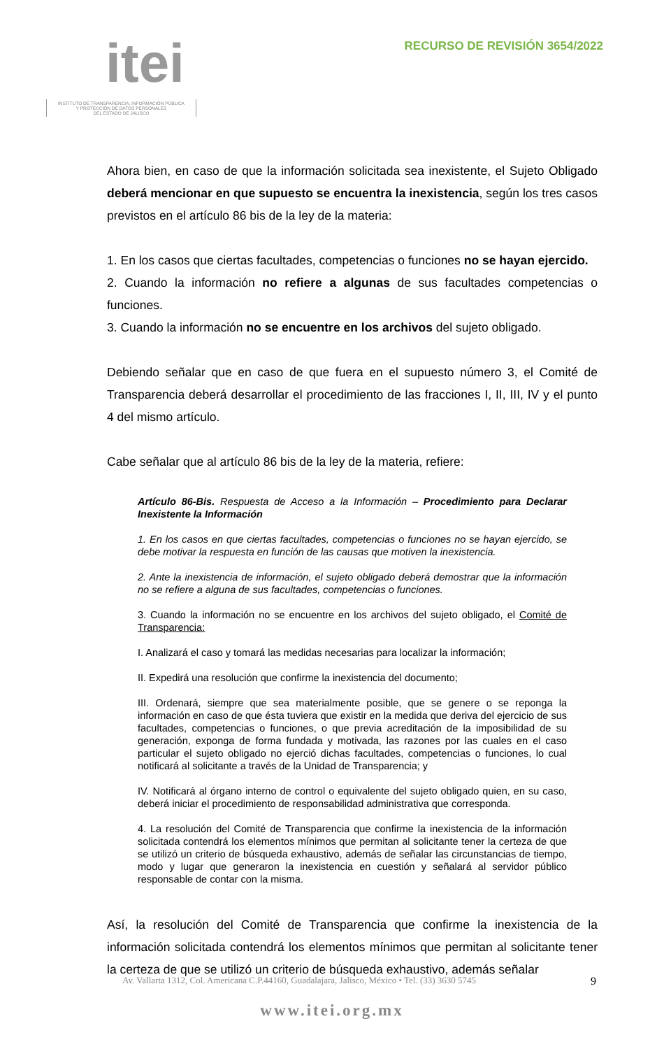itei
INSTITUTO DE TRANSPARENCIA, INFORMACIÓN PÚBLICA
Y PROTECCIÓN DE DATOS PERSONALES
DEL ESTADO DE JALISCO
RECURSO DE REVISIÓN 3654/2022
Ahora bien, en caso de que la información solicitada sea inexistente, el Sujeto Obligado deberá mencionar en que supuesto se encuentra la inexistencia, según los tres casos previstos en el artículo 86 bis de la ley de la materia:
1. En los casos que ciertas facultades, competencias o funciones no se hayan ejercido.
2. Cuando la información no refiere a algunas de sus facultades competencias o funciones.
3. Cuando la información no se encuentre en los archivos del sujeto obligado.
Debiendo señalar que en caso de que fuera en el supuesto número 3, el Comité de Transparencia deberá desarrollar el procedimiento de las fracciones I, II, III, IV y el punto 4 del mismo artículo.
Cabe señalar que al artículo 86 bis de la ley de la materia, refiere:
Artículo 86-Bis. Respuesta de Acceso a la Información – Procedimiento para Declarar Inexistente la Información
1. En los casos en que ciertas facultades, competencias o funciones no se hayan ejercido, se debe motivar la respuesta en función de las causas que motiven la inexistencia.
2. Ante la inexistencia de información, el sujeto obligado deberá demostrar que la información no se refiere a alguna de sus facultades, competencias o funciones.
3. Cuando la información no se encuentre en los archivos del sujeto obligado, el Comité de Transparencia:
I. Analizará el caso y tomará las medidas necesarias para localizar la información;
II. Expedirá una resolución que confirme la inexistencia del documento;
III. Ordenará, siempre que sea materialmente posible, que se genere o se reponga la información en caso de que ésta tuviera que existir en la medida que deriva del ejercicio de sus facultades, competencias o funciones, o que previa acreditación de la imposibilidad de su generación, exponga de forma fundada y motivada, las razones por las cuales en el caso particular el sujeto obligado no ejerció dichas facultades, competencias o funciones, lo cual notificará al solicitante a través de la Unidad de Transparencia; y
IV. Notificará al órgano interno de control o equivalente del sujeto obligado quien, en su caso, deberá iniciar el procedimiento de responsabilidad administrativa que corresponda.
4. La resolución del Comité de Transparencia que confirme la inexistencia de la información solicitada contendrá los elementos mínimos que permitan al solicitante tener la certeza de que se utilizó un criterio de búsqueda exhaustivo, además de señalar las circunstancias de tiempo, modo y lugar que generaron la inexistencia en cuestión y señalará al servidor público responsable de contar con la misma.
Así, la resolución del Comité de Transparencia que confirme la inexistencia de la información solicitada contendrá los elementos mínimos que permitan al solicitante tener la certeza de que se utilizó un criterio de búsqueda exhaustivo, además señalar
Av. Vallarta 1312, Col. Americana C.P.44160, Guadalajara, Jalisco, México • Tel. (33) 3630 5745
9
www.itei.org.mx